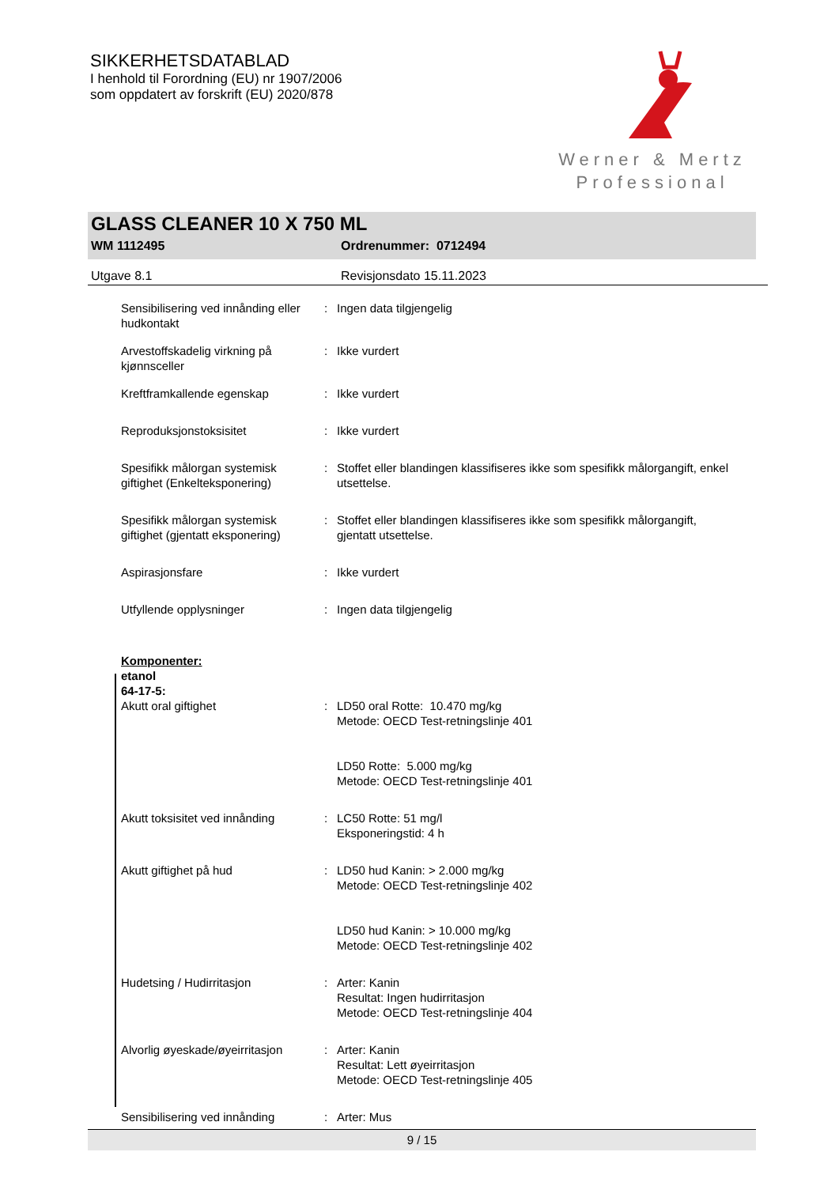SIKKERHETSDATABLAD
I henhold til Forordning (EU) nr 1907/2006
som oppdatert av forskrift (EU) 2020/878
Werner & Mertz
Professional
GLASS CLEANER 10 X 750 ML
WM 1112495 Ordrenummer: 0712494
Utgave 8.1 Revisjonsdato 15.11.2023
Sensibilisering ved innånding eller hudkontakt
: Ingen data tilgjengelig
Arvestoffskadelig virkning på kjønnsceller
: Ikke vurdert
Kreftframkallende egenskap : Ikke vurdert
Reproduksjonstoksisitet : Ikke vurdert
Spesifikk målorgan systemisk giftighet (Enkelteksponering)
: Stoffet eller blandingen klassifiseres ikke som spesifikk målorgangift, enkel utsettelse.
Spesifikk målorgan systemisk giftighet (gjentatt eksponering)
: Stoffet eller blandingen klassifiseres ikke som spesifikk målorgangift, gjentatt utsettelse.
Aspirasjonsfare : Ikke vurdert
Utfyllende opplysninger : Ingen data tilgjengelig
Komponenter:
etanol
64-17-5:
Akutt oral giftighet : LD50 oral Rotte: 10.470 mg/kg
Metode: OECD Test-retningslinje 401
LD50 Rotte: 5.000 mg/kg
Metode: OECD Test-retningslinje 401
Akutt toksisitet ved innånding
: LC50 Rotte: 51 mg/l
Eksponeringstid: 4 h
Akutt giftighet på hud : LD50 hud Kanin: > 2.000 mg/kg
Metode: OECD Test-retningslinje 402
LD50 hud Kanin: > 10.000 mg/kg
Metode: OECD Test-retningslinje 402
Hudetsing / Hudirritasjon : Arter: Kanin
Resultat: Ingen hudirritasjon
Metode: OECD Test-retningslinje 404
Alvorlig øyeskade/øyeirritasjon
: Arter: Kanin
Resultat: Lett øyeirritasjon
Metode: OECD Test-retningslinje 405
Sensibilisering ved innånding
: Arter: Mus
9 / 15